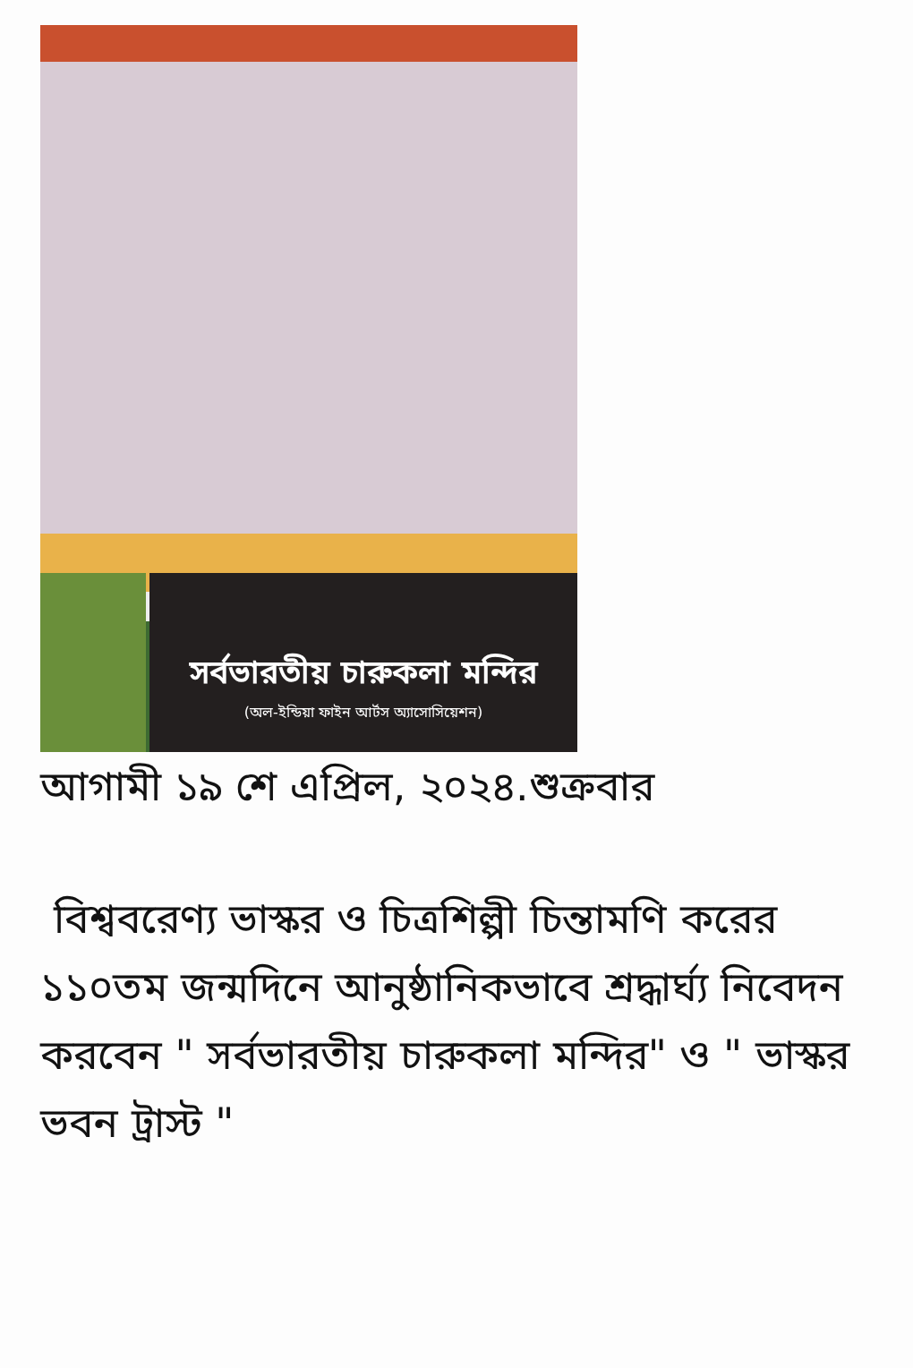সর্বভারতীয় চারুকলা মন্দির
(অল-ইন্ডিয়া ফাইন আর্টস অ্যাসোসিয়েশন)
আগামী ১৯ শে এপ্রিল, ২০২৪.শুক্রবার
বিশ্ববরেণ্য ভাস্কর ও চিত্রশিল্পী চিন্তামণি করের ১১০তম জন্মদিনে আনুষ্ঠানিকভাবে শ্রদ্ধার্ঘ্য নিবেদন করবেন " সর্বভারতীয় চারুকলা মন্দির" ও " ভাস্কর ভবন ট্রাস্ট "